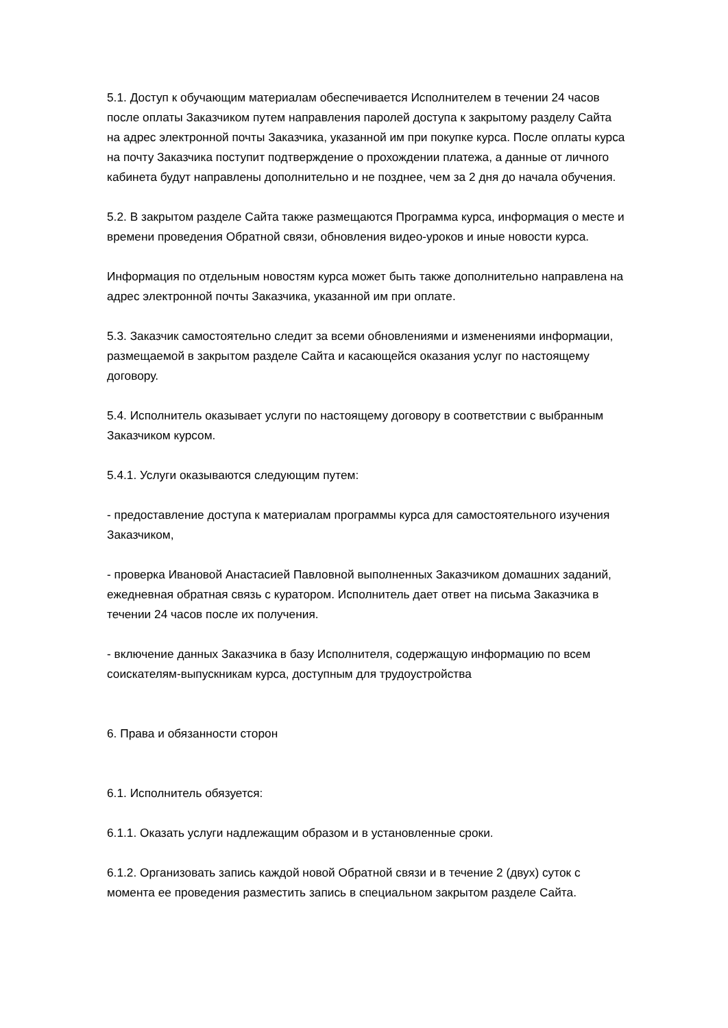5.1. Доступ к обучающим материалам обеспечивается Исполнителем в течении 24 часов после оплаты Заказчиком путем направления паролей доступа к закрытому разделу Сайта на адрес электронной почты Заказчика, указанной им при покупке курса. После оплаты курса на почту Заказчика поступит подтверждение о прохождении платежа, а данные от личного кабинета будут направлены дополнительно и не позднее, чем за 2 дня до начала обучения.
5.2. В закрытом разделе Сайта также размещаются Программа курса, информация о месте и времени проведения Обратной связи, обновления видео-уроков и иные новости курса.
Информация по отдельным новостям курса может быть также дополнительно направлена на адрес электронной почты Заказчика, указанной им при оплате.
5.3. Заказчик самостоятельно следит за всеми обновлениями и изменениями информации, размещаемой в закрытом разделе Сайта и касающейся оказания услуг по настоящему договору.
5.4. Исполнитель оказывает услуги по настоящему договору в соответствии с выбранным Заказчиком курсом.
5.4.1. Услуги оказываются следующим путем:
- предоставление доступа к материалам программы курса для самостоятельного изучения Заказчиком,
- проверка Ивановой Анастасией Павловной выполненных Заказчиком домашних заданий, ежедневная обратная связь с куратором. Исполнитель дает ответ на письма Заказчика в течении 24 часов после их получения.
- включение данных Заказчика в базу Исполнителя, содержащую информацию по всем соискателям-выпускникам курса, доступным для трудоустройства
6. Права и обязанности сторон
6.1. Исполнитель обязуется:
6.1.1. Оказать услуги надлежащим образом и в установленные сроки.
6.1.2. Организовать запись каждой новой Обратной связи и в течение 2 (двух) суток с момента ее проведения разместить запись в специальном закрытом разделе Сайта.